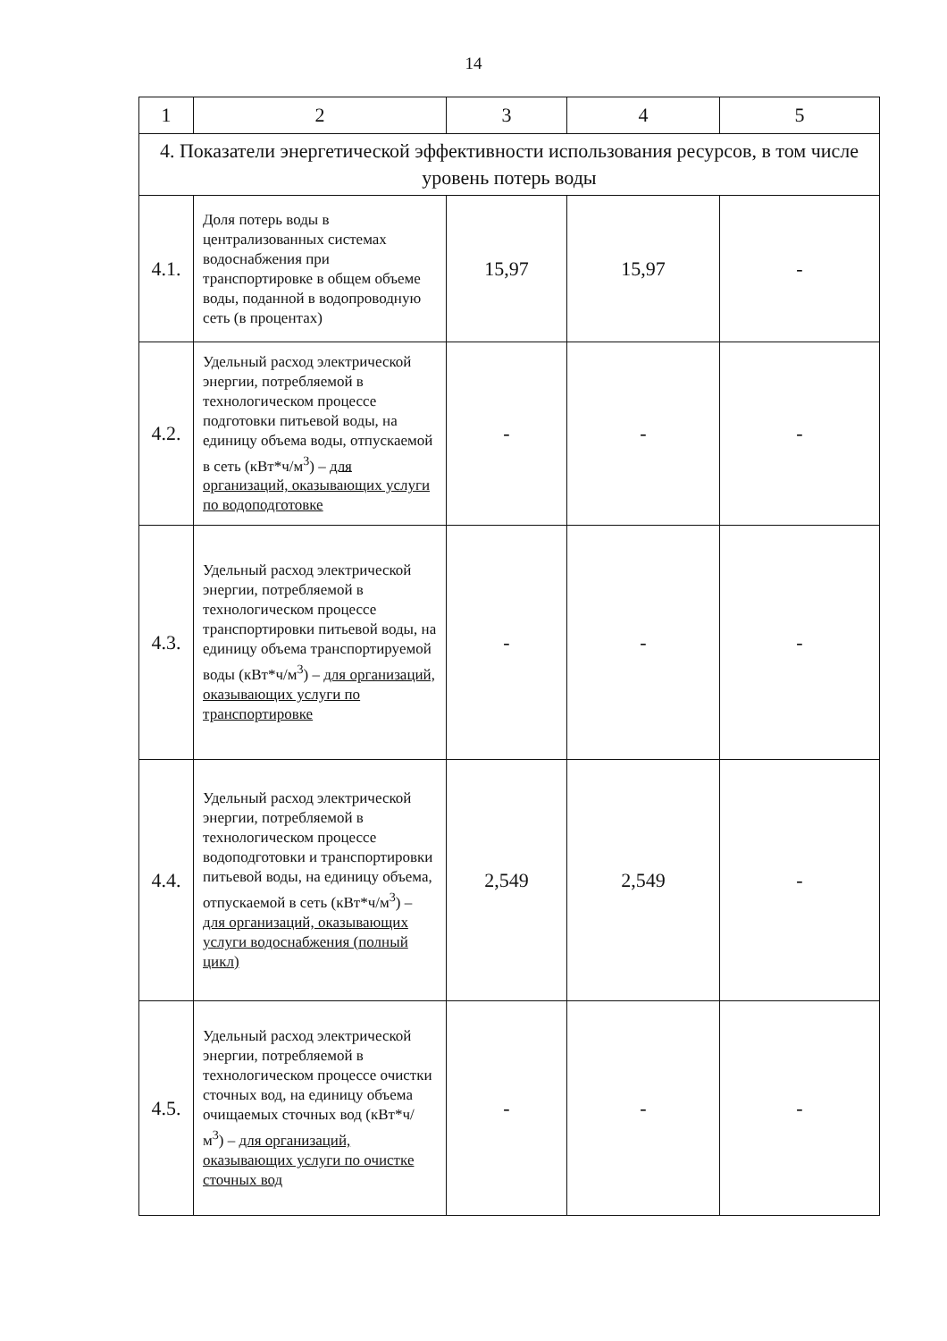14
| 1 | 2 | 3 | 4 | 5 |
| --- | --- | --- | --- | --- |
| 4. Показатели энергетической эффективности использования ресурсов, в том числе уровень потерь воды | | | | |
| 4.1. | Доля потерь воды в централизованных системах водоснабжения при транспортировке в общем объеме воды, поданной в водопроводную сеть (в процентах) | 15,97 | 15,97 | - |
| 4.2. | Удельный расход электрической энергии, потребляемой в технологическом процессе подготовки питьевой воды, на единицу объема воды, отпускаемой в сеть (кВт*ч/м<sup>3</sup>) – для организаций, оказывающих услуги по водоподготовке | - | - | - |
| 4.3. | Удельный расход электрической энергии, потребляемой в технологическом процессе транспортировки питьевой воды, на единицу объема транспортируемой воды (кВт*ч/м<sup>3</sup>) – для организаций, оказывающих услуги по транспортировке | - | - | - |
| 4.4. | Удельный расход электрической энергии, потребляемой в технологическом процессе водоподготовки и транспортировки питьевой воды, на единицу объема, отпускаемой в сеть (кВт*ч/м<sup>3</sup>) – для организаций, оказывающих услуги водоснабжения (полный цикл) | 2,549 | 2,549 | - |
| 4.5. | Удельный расход электрической энергии, потребляемой в технологическом процессе очистки сточных вод, на единицу объема очищаемых сточных вод (кВт*ч/ м<sup>3</sup>) – для организаций, оказывающих услуги по очистке сточных вод | - | - | - |